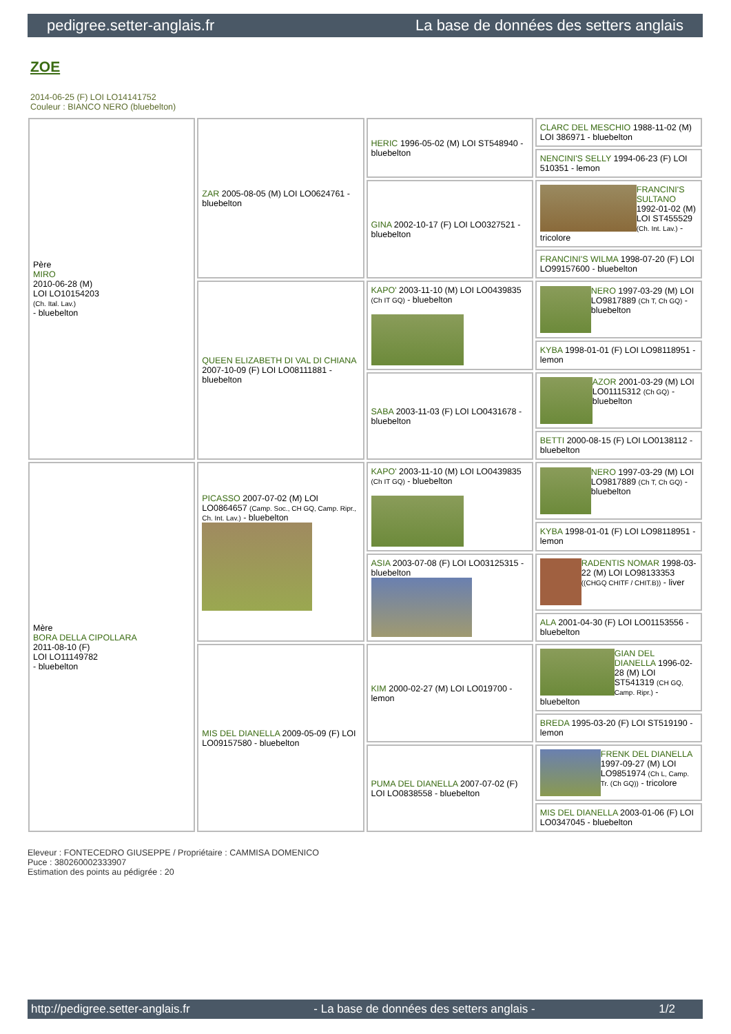pedigree.setter-anglais.fr La base de données des setters anglais
ZOE
2014-06-25 (F) LOI LO14141752
Couleur : BIANCO NERO (bluebelton)
| Père MIRO 2010-06-28 (M) LOI LO10154203 (Ch. Ital. Lav.) - bluebelton | ZAR 2005-08-05 (M) LOI LO0624761 - bluebelton | HERIC 1996-05-02 (M) LOI ST548940 - bluebelton | CLARC DEL MESCHIO 1988-11-02 (M) LOI 386971 - bluebelton |
| | | | NENCINI'S SELLY 1994-06-23 (F) LOI 510351 - lemon |
| | | GINA 2002-10-17 (F) LOI LO0327521 - bluebelton | FRANCINI'S SULTANO 1992-01-02 (M) LOI ST455529 (Ch. Int. Lav.) - tricolore |
| | | | FRANCINI'S WILMA 1998-07-20 (F) LOI LO99157600 - bluebelton |
| | QUEEN ELIZABETH DI VAL DI CHIANA 2007-10-09 (F) LOI LO08111881 - bluebelton | KAPO' 2003-11-10 (M) LOI LO0439835 (Ch IT GQ) - bluebelton | NERO 1997-03-29 (M) LOI LO9817889 (Ch T, Ch GQ) - bluebelton |
| | | | KYBA 1998-01-01 (F) LOI LO98118951 - lemon |
| | | SABA 2003-11-03 (F) LOI LO0431678 - bluebelton | AZOR 2001-03-29 (M) LOI LO01115312 (Ch GQ) - bluebelton |
| | | | BETTI 2000-08-15 (F) LOI LO0138112 - bluebelton |
| Mère BORA DELLA CIPOLLARA 2011-08-10 (F) LOI LO11149782 - bluebelton | PICASSO 2007-07-02 (M) LOI LO0864657 (Camp. Soc., CH GQ, Camp. Ripr., Ch. Int. Lav.) - bluebelton | KAPO' 2003-11-10 (M) LOI LO0439835 (Ch IT GQ) - bluebelton | NERO 1997-03-29 (M) LOI LO9817889 (Ch T, Ch GQ) - bluebelton |
| | | | KYBA 1998-01-01 (F) LOI LO98118951 - lemon |
| | | ASIA 2003-07-08 (F) LOI LO03125315 - bluebelton | RADENTIS NOMAR 1998-03-22 (M) LOI LO98133353 ((CHGQ CHITF / CHIT.B)) - liver |
| | | | ALA 2001-04-30 (F) LOI LO01153556 - bluebelton |
| | MIS DEL DIANELLA 2009-05-09 (F) LOI LO09157580 - bluebelton | KIM 2000-02-27 (M) LOI LO019700 - lemon | GIAN DEL DIANELLA 1996-02-28 (M) LOI ST541319 (CH GQ, Camp. Ripr.) - bluebelton |
| | | | BREDA 1995-03-20 (F) LOI ST519190 - lemon |
| | | PUMA DEL DIANELLA 2007-07-02 (F) LOI LO0838558 - bluebelton | FRENK DEL DIANELLA 1997-09-27 (M) LOI LO9851974 (Ch L, Camp. Tr. (Ch GQ)) - tricolore |
| | | | MIS DEL DIANELLA 2003-01-06 (F) LOI LO0347045 - bluebelton |
Eleveur : FONTECEDRO GIUSEPPE / Propriétaire : CAMMISA DOMENICO
Puce : 380260002333907
Estimation des points au pédigrée : 20
http://pedigree.setter-anglais.fr - La base de données des setters anglais - 1/2